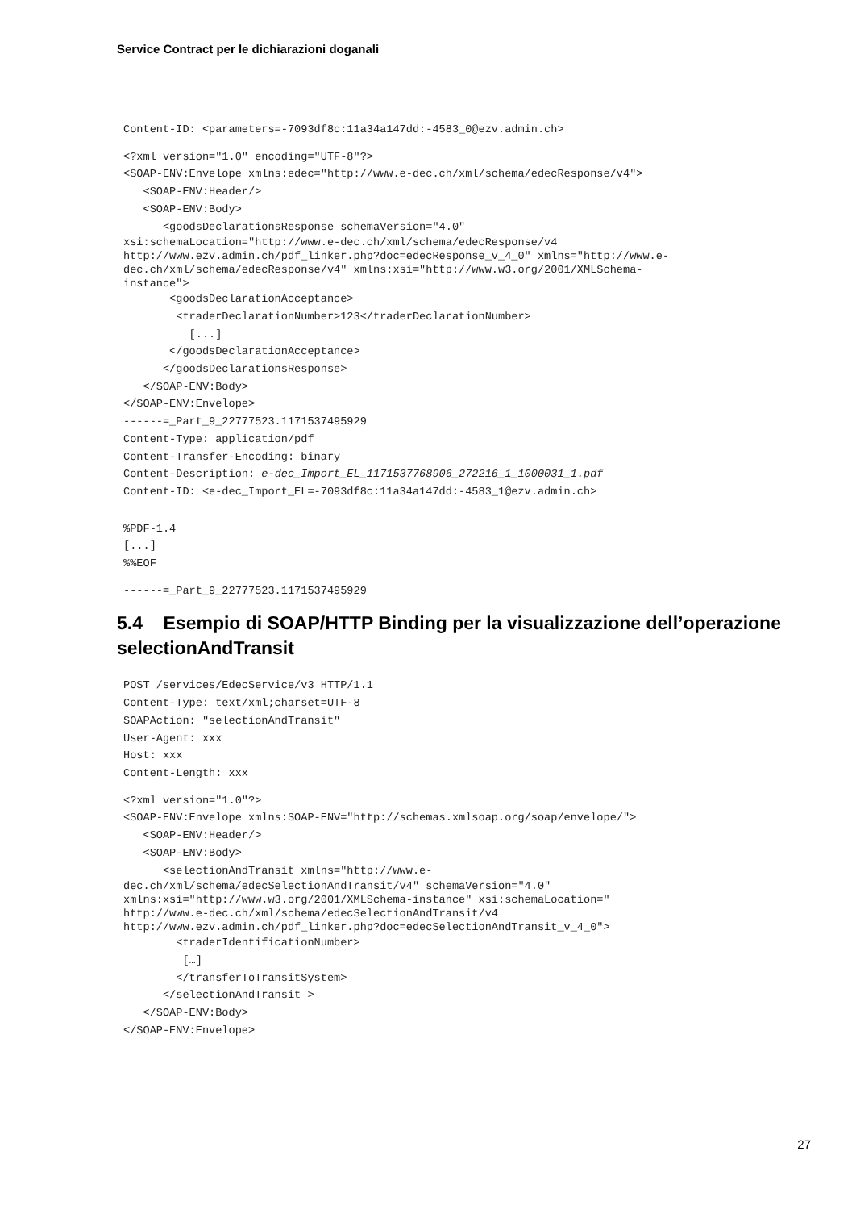Service Contract per le dichiarazioni doganali
Content-ID: <parameters=-7093df8c:11a34a147dd:-4583_0@ezv.admin.ch>
<?xml version="1.0" encoding="UTF-8"?>
<SOAP-ENV:Envelope xmlns:edec="http://www.e-dec.ch/xml/schema/edecResponse/v4">
   <SOAP-ENV:Header/>
   <SOAP-ENV:Body>
      <goodsDeclarationsResponse schemaVersion="4.0"
xsi:schemaLocation="http://www.e-dec.ch/xml/schema/edecResponse/v4
http://www.ezv.admin.ch/pdf_linker.php?doc=edecResponse_v_4_0" xmlns="http://www.e-
dec.ch/xml/schema/edecResponse/v4" xmlns:xsi="http://www.w3.org/2001/XMLSchema-
instance">
       <goodsDeclarationAcceptance>
        <traderDeclarationNumber>123</traderDeclarationNumber>
          [...]
       </goodsDeclarationAcceptance>
      </goodsDeclarationsResponse>
   </SOAP-ENV:Body>
</SOAP-ENV:Envelope>
------=_Part_9_22777523.1171537495929
Content-Type: application/pdf
Content-Transfer-Encoding: binary
Content-Description: e-dec_Import_EL_1171537768906_272216_1_1000031_1.pdf
Content-ID: <e-dec_Import_EL=-7093df8c:11a34a147dd:-4583_1@ezv.admin.ch>
%PDF-1.4
[...]
%%EOF
------=_Part_9_22777523.1171537495929
5.4 Esempio di SOAP/HTTP Binding per la visualizzazione dell’operazione selectionAndTransit
POST /services/EdecService/v3 HTTP/1.1
Content-Type: text/xml;charset=UTF-8
SOAPAction: "selectionAndTransit"
User-Agent: xxx
Host: xxx
Content-Length: xxx
<?xml version="1.0"?>
<SOAP-ENV:Envelope xmlns:SOAP-ENV="http://schemas.xmlsoap.org/soap/envelope/">
   <SOAP-ENV:Header/>
   <SOAP-ENV:Body>
      <selectionAndTransit xmlns="http://www.e-
dec.ch/xml/schema/edecSelectionAndTransit/v4" schemaVersion="4.0"
xmlns:xsi="http://www.w3.org/2001/XMLSchema-instance" xsi:schemaLocation="
http://www.e-dec.ch/xml/schema/edecSelectionAndTransit/v4
http://www.ezv.admin.ch/pdf_linker.php?doc=edecSelectionAndTransit_v_4_0">
        <traderIdentificationNumber>
         […]
        </transferToTransitSystem>
      </selectionAndTransit >
   </SOAP-ENV:Body>
</SOAP-ENV:Envelope>
27